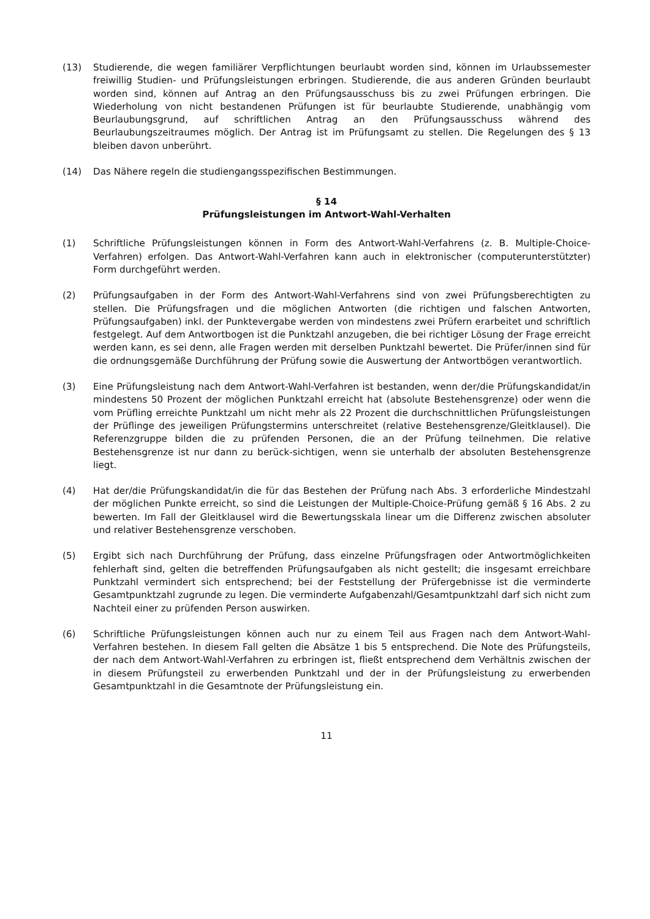(13) Studierende, die wegen familiärer Verpflichtungen beurlaubt worden sind, können im Urlaubssemester freiwillig Studien- und Prüfungsleistungen erbringen. Studierende, die aus anderen Gründen beurlaubt worden sind, können auf Antrag an den Prüfungsausschuss bis zu zwei Prüfungen erbringen. Die Wiederholung von nicht bestandenen Prüfungen ist für beurlaubte Studierende, unabhängig vom Beurlaubungsgrund, auf schriftlichen Antrag an den Prüfungsausschuss während des Beurlaubungszeitraumes möglich. Der Antrag ist im Prüfungsamt zu stellen. Die Regelungen des § 13 bleiben davon unberührt.
(14) Das Nähere regeln die studiengangsspezifischen Bestimmungen.
§ 14
Prüfungsleistungen im Antwort-Wahl-Verhalten
(1) Schriftliche Prüfungsleistungen können in Form des Antwort-Wahl-Verfahrens (z. B. Multiple-Choice-Verfahren) erfolgen. Das Antwort-Wahl-Verfahren kann auch in elektronischer (computerunterstützter) Form durchgeführt werden.
(2) Prüfungsaufgaben in der Form des Antwort-Wahl-Verfahrens sind von zwei Prüfungsberechtigten zu stellen. Die Prüfungsfragen und die möglichen Antworten (die richtigen und falschen Antworten, Prüfungsaufgaben) inkl. der Punktevergabe werden von mindestens zwei Prüfern erarbeitet und schriftlich festgelegt. Auf dem Antwortbogen ist die Punktzahl anzugeben, die bei richtiger Lösung der Frage erreicht werden kann, es sei denn, alle Fragen werden mit derselben Punktzahl bewertet. Die Prüfer/innen sind für die ordnungsgemäße Durchführung der Prüfung sowie die Auswertung der Antwortbögen verantwortlich.
(3) Eine Prüfungsleistung nach dem Antwort-Wahl-Verfahren ist bestanden, wenn der/die Prüfungskandidat/in mindestens 50 Prozent der möglichen Punktzahl erreicht hat (absolute Bestehensgrenze) oder wenn die vom Prüfling erreichte Punktzahl um nicht mehr als 22 Prozent die durchschnittlichen Prüfungsleistungen der Prüflinge des jeweiligen Prüfungstermins unterschreitet (relative Bestehensgrenze/Gleitklausel). Die Referenzgruppe bilden die zu prüfenden Personen, die an der Prüfung teilnehmen. Die relative Bestehensgrenze ist nur dann zu berück-sichtigen, wenn sie unterhalb der absoluten Bestehensgrenze liegt.
(4) Hat der/die Prüfungskandidat/in die für das Bestehen der Prüfung nach Abs. 3 erforderliche Mindestzahl der möglichen Punkte erreicht, so sind die Leistungen der Multiple-Choice-Prüfung gemäß § 16 Abs. 2 zu bewerten. Im Fall der Gleitklausel wird die Bewertungsskala linear um die Differenz zwischen absoluter und relativer Bestehensgrenze verschoben.
(5) Ergibt sich nach Durchführung der Prüfung, dass einzelne Prüfungsfragen oder Antwortmöglichkeiten fehlerhaft sind, gelten die betreffenden Prüfungsaufgaben als nicht gestellt; die insgesamt erreichbare Punktzahl vermindert sich entsprechend; bei der Feststellung der Prüfergebnisse ist die verminderte Gesamtpunktzahl zugrunde zu legen. Die verminderte Aufgabenzahl/Gesamtpunktzahl darf sich nicht zum Nachteil einer zu prüfenden Person auswirken.
(6) Schriftliche Prüfungsleistungen können auch nur zu einem Teil aus Fragen nach dem Antwort-Wahl-Verfahren bestehen. In diesem Fall gelten die Absätze 1 bis 5 entsprechend. Die Note des Prüfungsteils, der nach dem Antwort-Wahl-Verfahren zu erbringen ist, fließt entsprechend dem Verhältnis zwischen der in diesem Prüfungsteil zu erwerbenden Punktzahl und der in der Prüfungsleistung zu erwerbenden Gesamtpunktzahl in die Gesamtnote der Prüfungsleistung ein.
11